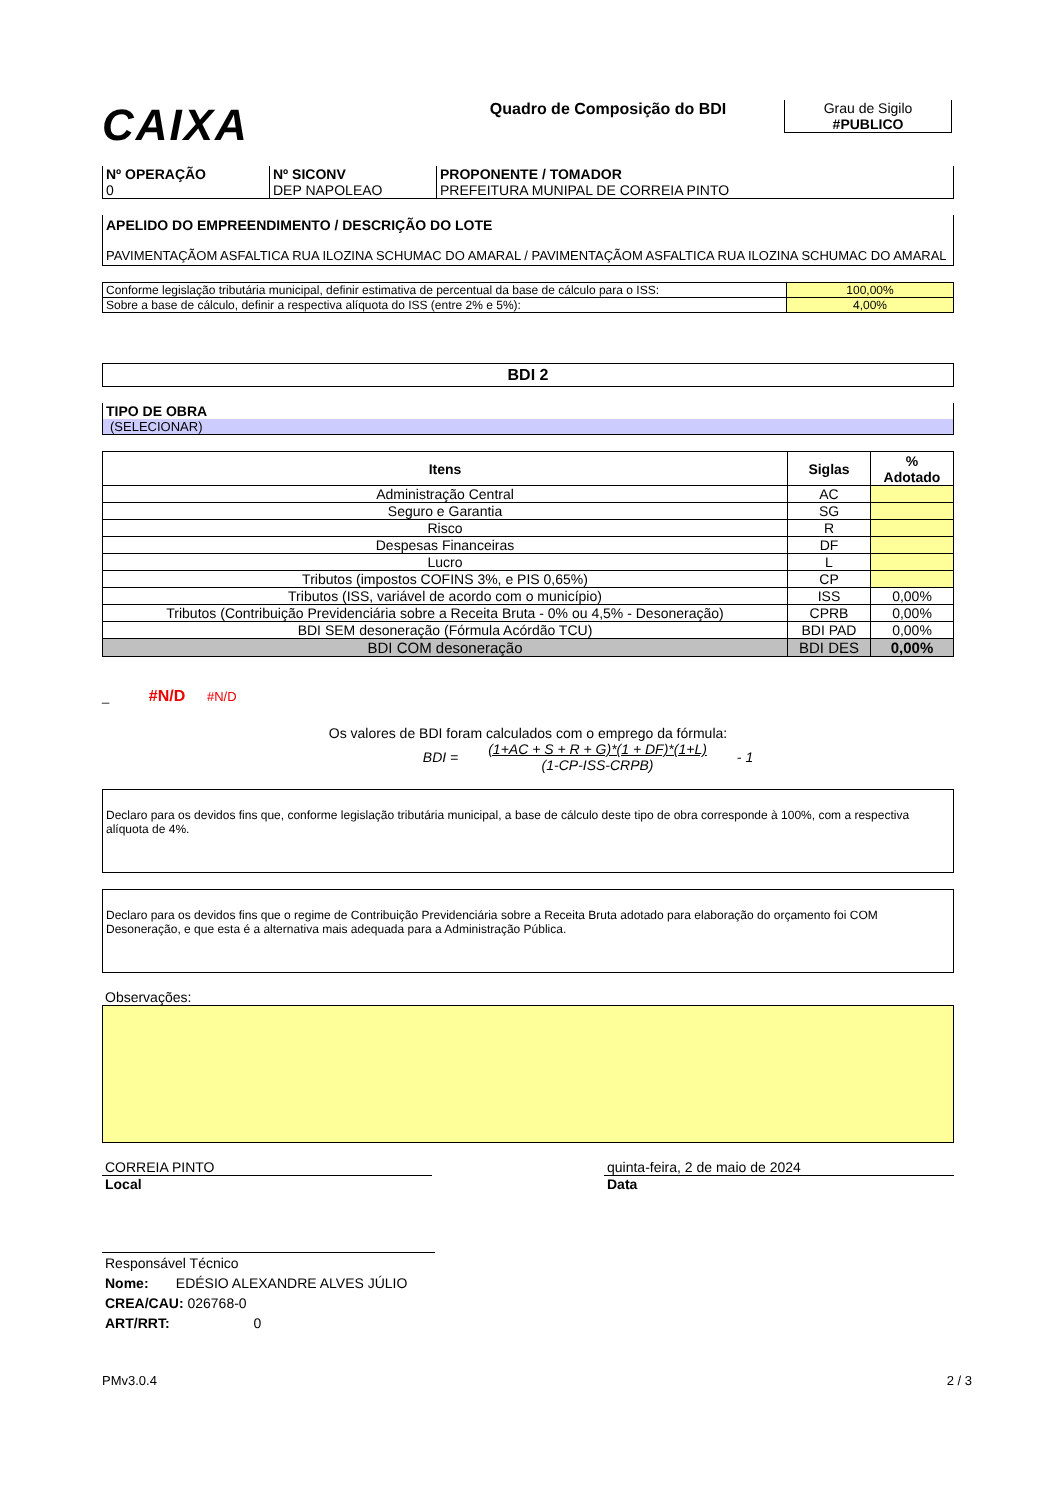CAIXA
Quadro de Composição do BDI Grau de Sigilo
#PUBLICO
| Nº OPERAÇÃO 0 | Nº SICONV DEP NAPOLEAO | PROPONENTE / TOMADOR PREFEITURA MUNIPAL DE CORREIA PINTO |
APELIDO DO EMPREENDIMENTO / DESCRIÇÃO DO LOTE
PAVIMENTAÇÃOM ASFALTICA RUA ILOZINA SCHUMAC DO AMARAL / PAVIMENTAÇÃOM ASFALTICA RUA ILOZINA SCHUMAC DO AMARAL
| Conforme legislação tributária municipal, definir estimativa de percentual da base de cálculo para o ISS: | 100,00% |
| Sobre a base de cálculo, definir a respectiva alíquota do ISS (entre 2% e 5%): | 4,00% |
BDI 2
TIPO DE OBRA
(SELECIONAR)
| Itens | Siglas | % Adotado |
| Administração Central | AC | |
| Seguro e Garantia | SG | |
| Risco | R | |
| Despesas Financeiras | DF | |
| Lucro | L | |
| Tributos (impostos COFINS 3%, e PIS 0,65%) | CP | |
| Tributos (ISS, variável de acordo com o município) | ISS | 0,00% |
| Tributos (Contribuição Previdenciária sobre a Receita Bruta - 0% ou 4,5% - Desoneração) | CPRB | 0,00% |
| BDI SEM desoneração (Fórmula Acórdão TCU) | BDI PAD | 0,00% |
| BDI COM desoneração | BDI DES | 0,00% |
_ #N/D #N/D
Os valores de BDI foram calculados com o emprego da fórmula:
BDI = (1+AC + S + R + G)*(1 + DF)*(1+L)
(1-CP-ISS-CRPB) - 1
Declaro para os devidos fins que, conforme legislação tributária municipal, a base de cálculo deste tipo de obra corresponde à 100%, com a respectiva alíquota de 4%.
Declaro para os devidos fins que o regime de Contribuição Previdenciária sobre a Receita Bruta adotado para elaboração do orçamento foi COM Desoneração, e que esta é a alternativa mais adequada para a Administração Pública.
Observações:
CORREIA PINTO
Local
quinta-feira, 2 de maio de 2024
Data
Responsável Técnico
Nome: EDÉSIO ALEXANDRE ALVES JÚLIO
CREA/CAU: 026768-0
ART/RRT: 0
PMv3.0.4 2 / 3